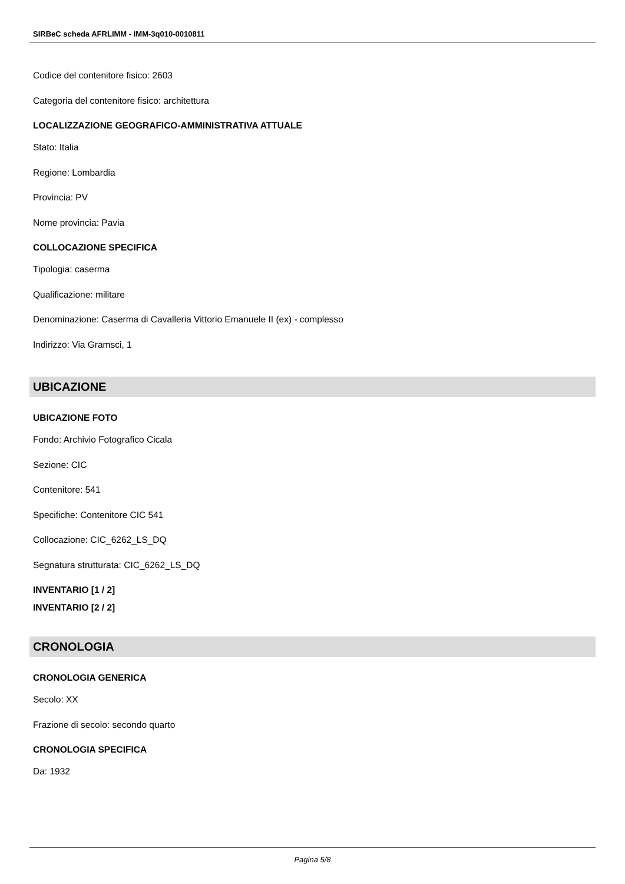SIRBeC scheda AFRLIMM - IMM-3q010-0010811
Codice del contenitore fisico: 2603
Categoria del contenitore fisico: architettura
LOCALIZZAZIONE GEOGRAFICO-AMMINISTRATIVA ATTUALE
Stato: Italia
Regione: Lombardia
Provincia: PV
Nome provincia: Pavia
COLLOCAZIONE SPECIFICA
Tipologia: caserma
Qualificazione: militare
Denominazione: Caserma di Cavalleria Vittorio Emanuele II (ex) - complesso
Indirizzo: Via Gramsci, 1
UBICAZIONE
UBICAZIONE FOTO
Fondo: Archivio Fotografico Cicala
Sezione: CIC
Contenitore: 541
Specifiche: Contenitore CIC 541
Collocazione: CIC_6262_LS_DQ
Segnatura strutturata: CIC_6262_LS_DQ
INVENTARIO [1 / 2]
INVENTARIO [2 / 2]
CRONOLOGIA
CRONOLOGIA GENERICA
Secolo: XX
Frazione di secolo: secondo quarto
CRONOLOGIA SPECIFICA
Da: 1932
Pagina 5/8